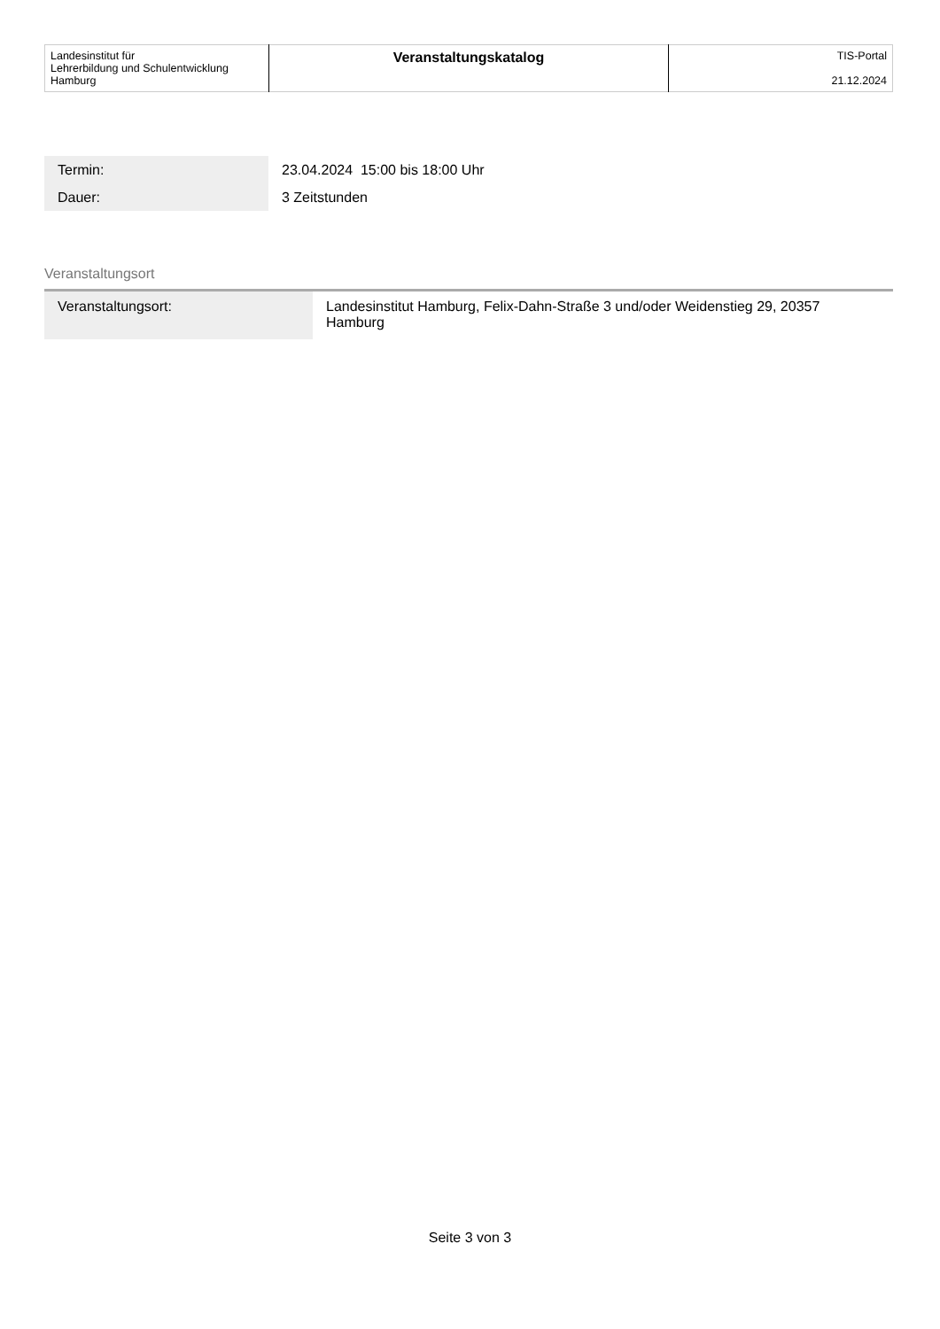| Landesinstitut für Lehrerbildung und Schulentwicklung Hamburg | Veranstaltungskatalog | TIS-Portal 21.12.2024 |
| Termin: | 23.04.2024 15:00 bis 18:00 Uhr |
| Dauer: | 3 Zeitstunden |
Veranstaltungsort
| Veranstaltungsort: | Landesinstitut Hamburg, Felix-Dahn-Straße 3 und/oder Weidenstieg 29, 20357 Hamburg |
Seite 3 von 3